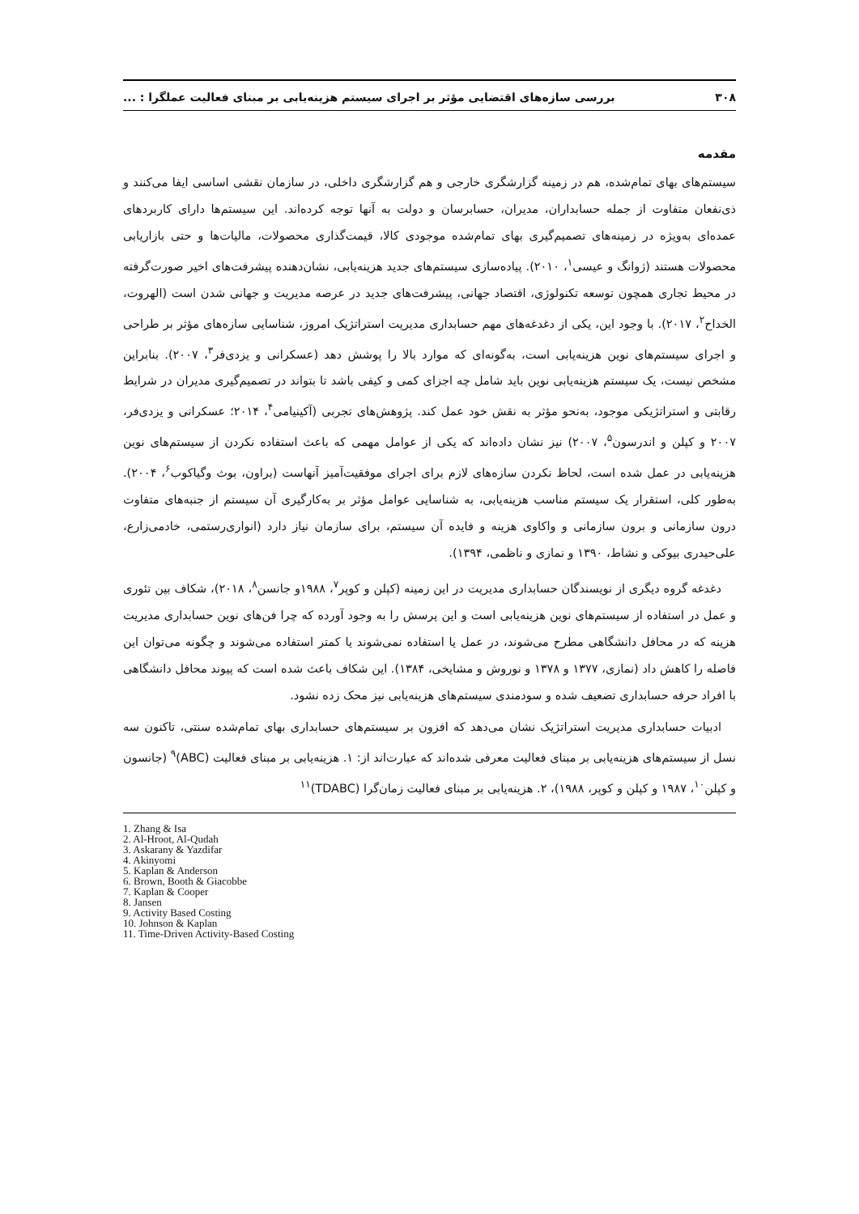۳۰۸ بررسی سازه‌های اقتضایی مؤثر بر اجرای سیستم هزینه‌یابی بر مبنای فعالیت عملگرا : ...
مقدمه
سیستم‌های بهای تمام‌شده، هم در زمینه گزارشگری خارجی و هم گزارشگری داخلی، در سازمان نقشی اساسی ایفا می‌کنند و ذی‌نفعان متفاوت از جمله حسابداران، مدیران، حسابرسان و دولت به آنها توجه کرده‌اند. این سیستم‌ها دارای کاربردهای عمده‌ای به‌ویژه در زمینه‌های تصمیم‌گیری بهای تمام‌شده موجودی کالا، قیمت‌گذاری محصولات، مالیات‌ها و حتی بازاریابی محصولات هستند (ژوانگ و عیسی<sup>۱</sup>، ۲۰۱۰). پیاده‌سازی سیستم‌های جدید هزینه‌یابی، نشان‌دهنده پیشرفت‌های اخیر صورت‌گرفته در محیط تجاری همچون توسعه تکنولوژی، اقتصاد جهانی، پیشرفت‌های جدید در عرصه مدیریت و جهانی شدن است (الهروت، الخداح<sup>۲</sup>، ۲۰۱۷). با وجود این، یکی از دغدغه‌های مهم حسابداری مدیریت استراتژیک امروز، شناسایی سازه‌های مؤثر بر طراحی و اجرای سیستم‌های نوین هزینه‌یابی است، به‌گونه‌ای که موارد بالا را پوشش دهد (عسکرانی و یزدی‌فر<sup>۳</sup>، ۲۰۰۷). بنابراین مشخص نیست، یک سیستم هزینه‌یابی نوین باید شامل چه اجزای کمی و کیفی باشد تا بتواند در تصمیم‌گیری مدیران در شرایط رقابتی و استراتژیکی موجود، به‌نحو مؤثر به نقش خود عمل کند. پژوهش‌های تجربی (آکینیامی<sup>۴</sup>، ۲۰۱۴؛ عسکرانی و یزدی‌فر، ۲۰۰۷ و کپلن و اندرسون<sup>۵</sup>، ۲۰۰۷) نیز نشان داده‌اند که یکی از عوامل مهمی که باعث استفاده نکردن از سیستم‌های نوین هزینه‌یابی در عمل شده است، لحاظ نکردن سازه‌های لازم برای اجرای موفقیت‌آمیز آنهاست (براون، بوث وگیاکوب<sup>۶</sup>، ۲۰۰۴). به‌طور کلی، استقرار یک سیستم مناسب هزینه‌یابی، به شناسایی عوامل مؤثر بر به‌کارگیری آن سیستم از جنبه‌های متفاوت درون سازمانی و برون سازمانی و واکاوی هزینه و فایده آن سیستم، برای سازمان نیاز دارد (انواری‌رستمی، خادمی‌زارع، علی‌حیدری بیوکی و نشاط، ۱۳۹۰ و نمازی و ناظمی، ۱۳۹۴).
دغدغه گروه دیگری از نویسندگان حسابداری مدیریت در این زمینه (کپلن و کوپر<sup>۷</sup>، ۱۹۸۸و جانسن<sup>۸</sup>، ۲۰۱۸)، شکاف بین تئوری و عمل در استفاده از سیستم‌های نوین هزینه‌یابی است و این پرسش را به وجود آورده که چرا فن‌های نوین حسابداری مدیریت هزینه که در محافل دانشگاهی مطرح می‌شوند، در عمل یا استفاده نمی‌شوند یا کمتر استفاده می‌شوند و چگونه می‌توان این فاصله را کاهش داد (نمازی، ۱۳۷۷ و ۱۳۷۸ و نوروش و مشایخی، ۱۳۸۴). این شکاف باعث شده است که پیوند محافل دانشگاهی با افراد حرفه حسابداری تضعیف شده و سودمندی سیستم‌های هزینه‌یابی نیز محک زده نشود.
ادبیات حسابداری مدیریت استراتژیک نشان می‌دهد که افزون بر سیستم‌های حسابداری بهای تمام‌شده سنتی، تاکنون سه نسل از سیستم‌های هزینه‌یابی بر مبنای فعالیت معرفی شده‌اند که عبارت‌اند از: ۱. هزینه‌یابی بر مبنای فعالیت (ABC)<sup>۹</sup> (جانسون و کپلن<sup>۱۰</sup>، ۱۹۸۷ و کپلن و کوپر، ۱۹۸۸)، ۲. هزینه‌یابی بر مبنای فعالیت زمان‌گرا (TDABC)<sup>۱۱</sup>
1. Zhang & Isa
2. Al-Hroot, Al-Qudah
3. Askarany & Yazdifar
4. Akinyomi
5. Kaplan & Anderson
6. Brown, Booth & Giacobbe
7. Kaplan & Cooper
8. Jansen
9. Activity Based Costing
10. Johnson & Kaplan
11. Time-Driven Activity-Based Costing